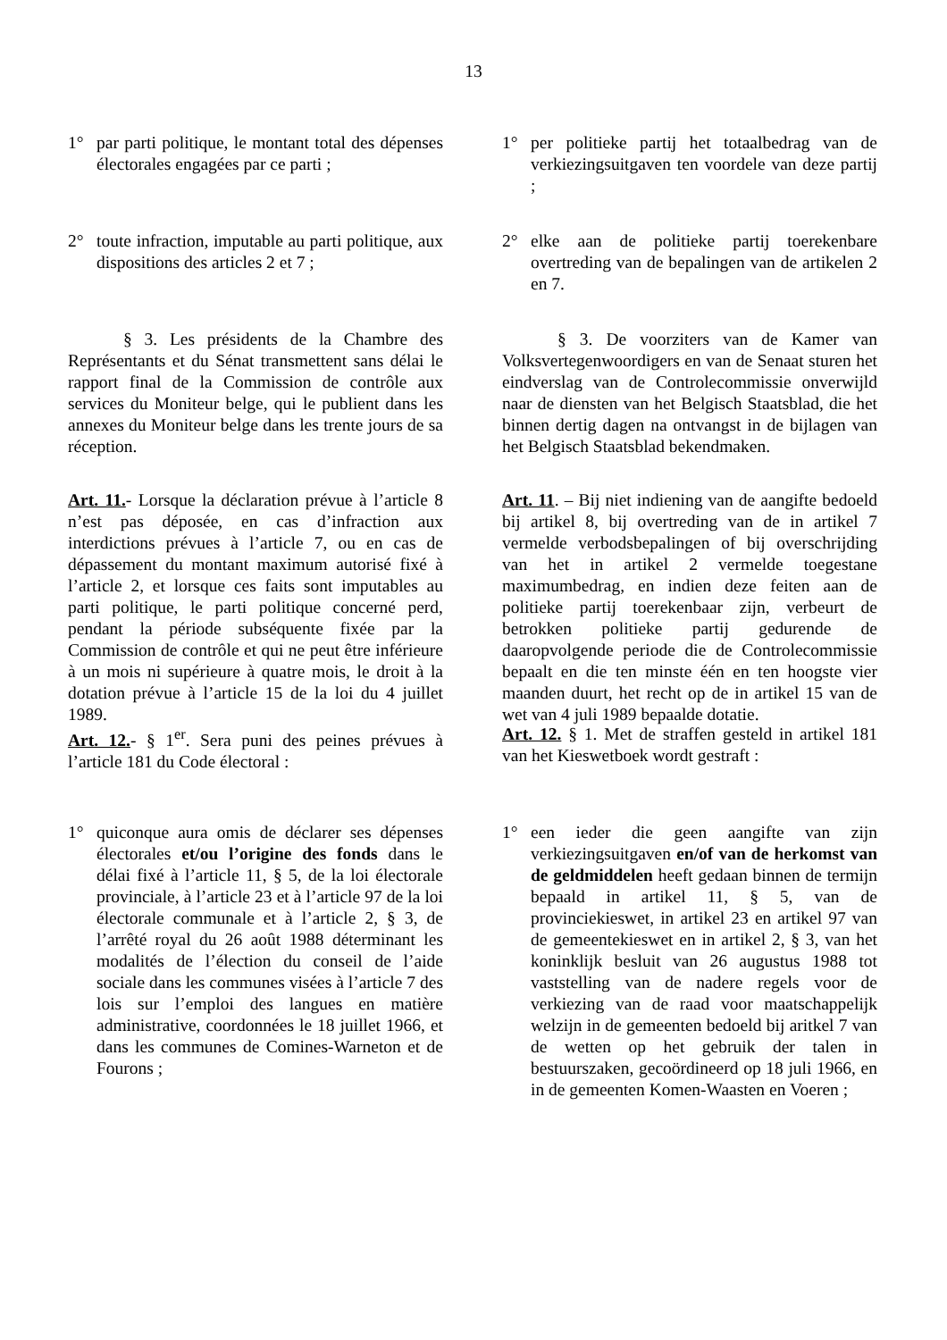13
1° par parti politique, le montant total des dépenses électorales engagées par ce parti ;
1° per politieke partij het totaalbedrag van de verkiezingsuitgaven ten voordele van deze partij ;
2° toute infraction, imputable au parti politique, aux dispositions des articles 2 et 7 ;
2° elke aan de politieke partij toerekenbare overtreding van de bepalingen van de artikelen 2 en 7.
§ 3. Les présidents de la Chambre des Représentants et du Sénat transmettent sans délai le rapport final de la Commission de contrôle aux services du Moniteur belge, qui le publient dans les annexes du Moniteur belge dans les trente jours de sa réception.
§ 3. De voorziters van de Kamer van Volksvertegenwoordigers en van de Senaat sturen het eindverslag van de Controlecommissie onverwijld naar de diensten van het Belgisch Staatsblad, die het binnen dertig dagen na ontvangst in de bijlagen van het Belgisch Staatsblad bekendmaken.
Art. 11.- Lorsque la déclaration prévue à l’article 8 n’est pas déposée, en cas d’infraction aux interdictions prévues à l’article 7, ou en cas de dépassement du montant maximum autorisé fixé à l’article 2, et lorsque ces faits sont imputables au parti politique, le parti politique concerné perd, pendant la période subséquente fixée par la Commission de contrôle et qui ne peut être inférieure à un mois ni supérieure à quatre mois, le droit à la dotation prévue à l’article 15 de la loi du 4 juillet 1989.
Art. 11. – Bij niet indiening van de aangifte bedoeld bij artikel 8, bij overtreding van de in artikel 7 vermelde verbodsbepalingen of bij overschrijding van het in artikel 2 vermelde toegestane maximumbedrag, en indien deze feiten aan de politieke partij toerekenbaar zijn, verbeurt de betrokken politieke partij gedurende de daaropvolgende periode die de Controlecommissie bepaalt en die ten minste één en ten hoogste vier maanden duurt, het recht op de in artikel 15 van de wet van 4 juli 1989 bepaalde dotatie.
Art. 12.- § 1<sup>er</sup>. Sera puni des peines prévues à l’article 181 du Code électoral :
Art. 12. § 1. Met de straffen gesteld in artikel 181 van het Kieswetboek wordt gestraft :
1° quiconque aura omis de déclarer ses dépenses électorales et/ou l’origine des fonds dans le délai fixé à l’article 11, § 5, de la loi électorale provinciale, à l’article 23 et à l’article 97 de la loi électorale communale et à l’article 2, § 3, de l’arrêté royal du 26 août 1988 déterminant les modalités de l’élection du conseil de l’aide sociale dans les communes visées à l’article 7 des lois sur l’emploi des langues en matière administrative, coordonnées le 18 juillet 1966, et dans les communes de Comines-Warneton et de Fourons ;
1° een ieder die geen aangifte van zijn verkiezingsuitgaven en/of van de herkomst van de geldmiddelen heeft gedaan binnen de termijn bepaald in artikel 11, § 5, van de provinciekieswet, in artikel 23 en artikel 97 van de gemeentekieswet en in artikel 2, § 3, van het koninklijk besluit van 26 augustus 1988 tot vaststelling van de nadere regels voor de verkiezing van de raad voor maatschappelijk welzijn in de gemeenten bedoeld bij aritkel 7 van de wetten op het gebruik der talen in bestuurszaken, gecoördineerd op 18 juli 1966, en in de gemeenten Komen-Waasten en Voeren ;